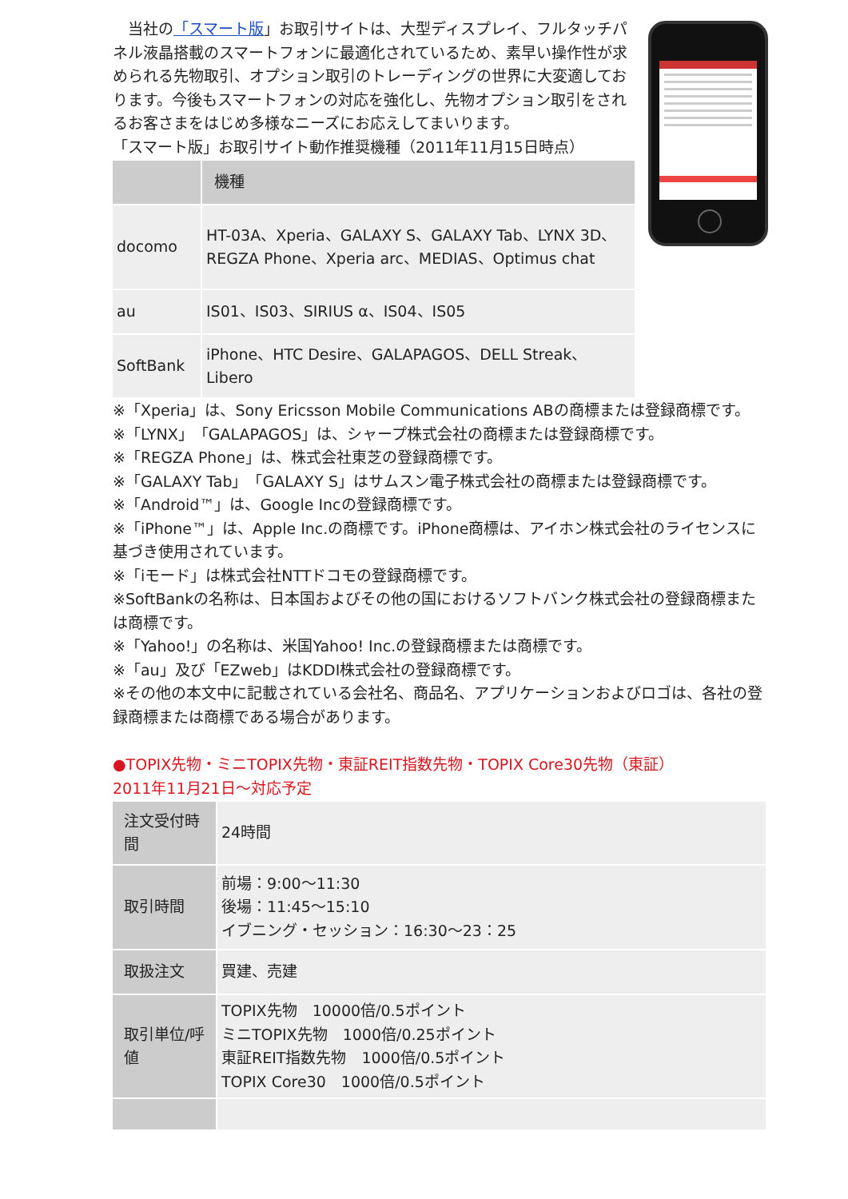当社の「スマート版」お取引サイトは、大型ディスプレイ、フルタッチパネル液晶搭載のスマートフォンに最適化されているため、素早い操作性が求められる先物取引、オプション取引のトレーディングの世界に大変適しております。今後もスマートフォンの対応を強化し、先物オプション取引をされるお客さまをはじめ多様なニーズにお応えしてまいります。
「スマート版」お取引サイト動作推奨機種（2011年11月15日時点）
| | 機種 |
| --- | --- |
| docomo | HT-03A、Xperia、GALAXY S、GALAXY Tab、LYNX 3D、REGZA Phone、Xperia arc、MEDIAS、Optimus chat |
| au | IS01、IS03、SIRIUS α、IS04、IS05 |
| SoftBank | iPhone、HTC Desire、GALAPAGOS、DELL Streak、Libero |
※「Xperia」は、Sony Ericsson Mobile Communications ABの商標または登録商標です。
※「LYNX」「GALAPAGOS」は、シャープ株式会社の商標または登録商標です。
※「REGZA Phone」は、株式会社東芝の登録商標です。
※「GALAXY Tab」「GALAXY S」はサムスン電子株式会社の商標または登録商標です。
※「Android™」は、Google Incの登録商標です。
※「iPhone™」は、Apple Inc.の商標です。iPhone商標は、アイホン株式会社のライセンスに基づき使用されています。
※「iモード」は株式会社NTTドコモの登録商標です。
※SoftBankの名称は、日本国およびその他の国におけるソフトバンク株式会社の登録商標または商標です。
※「Yahoo!」の名称は、米国Yahoo! Inc.の登録商標または商標です。
※「au」及び「EZweb」はKDDI株式会社の登録商標です。
※その他の本文中に記載されている会社名、商品名、アプリケーションおよびロゴは、各社の登録商標または商標である場合があります。
●TOPIX先物・ミニTOPIX先物・東証REIT指数先物・TOPIX Core30先物（東証）
2011年11月21日～対応予定
| 注文受付時間 | 24時間 |
| 取引時間 | 前場：9:00～11:30 後場：11:45～15:10 イブニング・セッション：16:30～23：25 |
| 取扱注文 | 買建、売建 |
| 取引単位/呼値 | TOPIX先物 10000倍/0.5ポイント ミニTOPIX先物 1000倍/0.25ポイント 東証REIT指数先物 1000倍/0.5ポイント TOPIX Core30 1000倍/0.5ポイント |